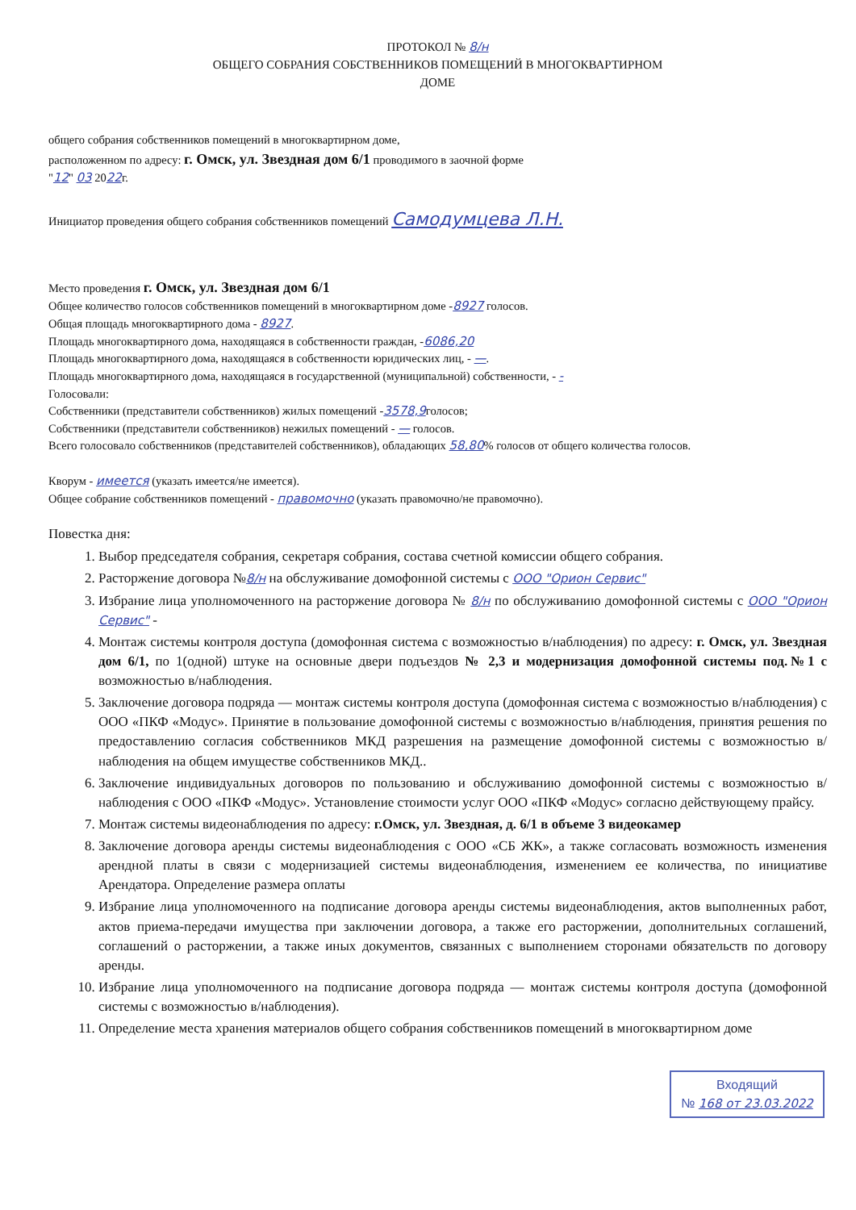ПРОТОКОЛ № 8/н
ОБЩЕГО СОБРАНИЯ СОБСТВЕННИКОВ ПОМЕЩЕНИЙ В МНОГОКВАРТИРНОМ
ДОМЕ
общего собрания собственников помещений в многоквартирном доме,
расположенном по адресу: г. Омск, ул. Звездная дом 6/1 проводимого в заочной форме
"12" 03 2022г.
Инициатор проведения общего собрания собственников помещений Самодумцева Л.Н.
Место проведения г. Омск, ул. Звездная дом 6/1
Общее количество голосов собственников помещений в многоквартирном доме -8927 голосов.
Общая площадь многоквартирного дома - 8927.
Площадь многоквартирного дома, находящаяся в собственности граждан, -6086,20
Площадь многоквартирного дома, находящаяся в собственности юридических лиц, - —.
Площадь многоквартирного дома, находящаяся в государственной (муниципальной) собственности, - -
Голосовали:
Собственники (представители собственников) жилых помещений -3578,9голосов;
Собственники (представители собственников) нежилых помещений - — голосов.
Всего голосовало собственников (представителей собственников), обладающих 58,80% голосов от общего количества голосов.
Кворум - имеется (указать имеется/не имеется).
Общее собрание собственников помещений - правомочно (указать правомочно/не правомочно).
Повестка дня:
1. Выбор председателя собрания, секретаря собрания, состава счетной комиссии общего собрания.
2. Расторжение договора №8/н на обслуживание домофонной системы с ООО "Орион Сервис"
3. Избрание лица уполномоченного на расторжение договора № 8/н по обслуживанию домофонной системы с ООО "Орион Сервис" -
4. Монтаж системы контроля доступа (домофонная система с возможностью в/наблюдения) по адресу: г. Омск, ул. Звездная дом 6/1, по 1(одной) штуке на основные двери подъездов № 2,3 и модернизация домофонной системы под.№1 с возможностью в/наблюдения.
5. Заключение договора подряда — монтаж системы контроля доступа (домофонная система с возможностью в/наблюдения) с ООО «ПКФ «Модус». Принятие в пользование домофонной системы с возможностью в/наблюдения, принятия решения по предоставлению согласия собственников МКД разрешения на размещение домофонной системы с возможностью в/наблюдения на общем имуществе собственников МКД..
6. Заключение индивидуальных договоров по пользованию и обслуживанию домофонной системы с возможностью в/наблюдения с ООО «ПКФ «Модус». Установление стоимости услуг ООО «ПКФ «Модус» согласно действующему прайсу.
7. Монтаж системы видеонаблюдения по адресу: г.Омск, ул. Звездная, д. 6/1 в объеме 3 видеокамер
8. Заключение договора аренды системы видеонаблюдения с ООО «СБ ЖК», а также согласовать возможность изменения арендной платы в связи с модернизацией системы видеонаблюдения, изменением ее количества, по инициативе Арендатора. Определение размера оплаты
9. Избрание лица уполномоченного на подписание договора аренды системы видеонаблюдения, актов выполненных работ, актов приема-передачи имущества при заключении договора, а также его расторжении, дополнительных соглашений, соглашений о расторжении, а также иных документов, связанных с выполнением сторонами обязательств по договору аренды.
10. Избрание лица уполномоченного на подписание договора подряда — монтаж системы контроля доступа (домофонной системы с возможностью в/наблюдения).
11. Определение места хранения материалов общего собрания собственников помещений в многоквартирном доме
Входящий
№ 168 от 23.03.2022